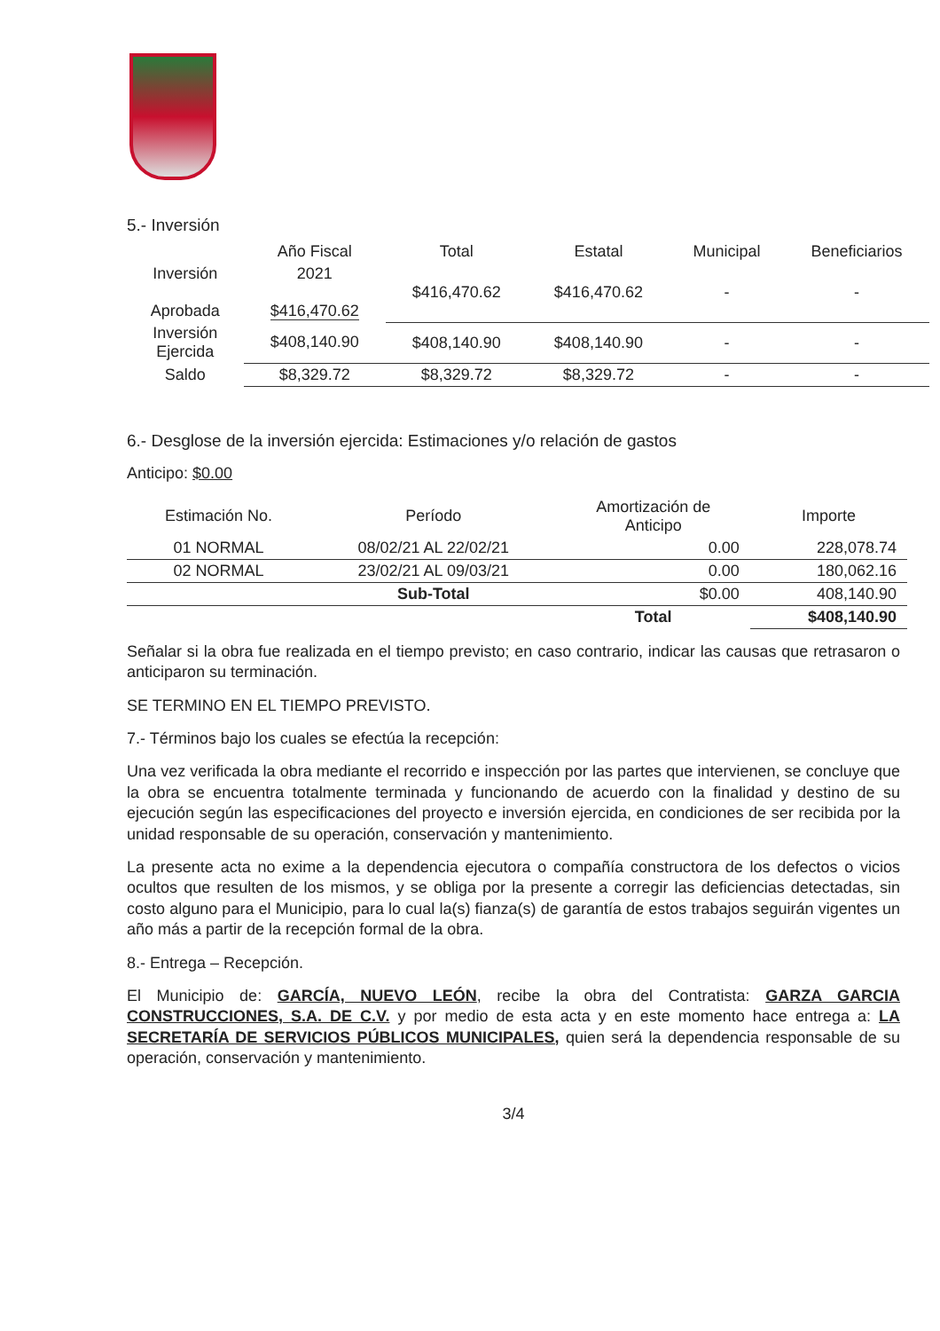5.- Inversión
| | Año Fiscal | Total | Estatal | Municipal | Beneficiarios |
| --- | --- | --- | --- | --- | --- |
| Inversión Aprobada | 2021 $416,470.62 | $416,470.62 | $416,470.62 | - | - |
| Inversión Ejercida | $408,140.90 | $408,140.90 | $408,140.90 | - | - |
| Saldo | $8,329.72 | $8,329.72 | $8,329.72 | - | - |
6.- Desglose de la inversión ejercida: Estimaciones y/o relación de gastos
Anticipo: $0.00
| Estimación No. | Período | Amortización de Anticipo | Importe |
| --- | --- | --- | --- |
| 01 NORMAL | 08/02/21 AL 22/02/21 | 0.00 | 228,078.74 |
| 02 NORMAL | 23/02/21 AL 09/03/21 | 0.00 | 180,062.16 |
| | Sub-Total | $0.00 | 408,140.90 |
| | | Total | $408,140.90 |
Señalar si la obra fue realizada en el tiempo previsto; en caso contrario, indicar las causas que retrasaron o anticiparon su terminación.
SE TERMINO EN EL TIEMPO PREVISTO.
7.- Términos bajo los cuales se efectúa la recepción:
Una vez verificada la obra mediante el recorrido e inspección por las partes que intervienen, se concluye que la obra se encuentra totalmente terminada y funcionando de acuerdo con la finalidad y destino de su ejecución según las especificaciones del proyecto e inversión ejercida, en condiciones de ser recibida por la unidad responsable de su operación, conservación y mantenimiento.
La presente acta no exime a la dependencia ejecutora o compañía constructora de los defectos o vicios ocultos que resulten de los mismos, y se obliga por la presente a corregir las deficiencias detectadas, sin costo alguno para el Municipio, para lo cual la(s) fianza(s) de garantía de estos trabajos seguirán vigentes un año más a partir de la recepción formal de la obra.
8.- Entrega – Recepción.
El Municipio de: GARCÍA, NUEVO LEÓN, recibe la obra del Contratista: GARZA GARCIA CONSTRUCCIONES, S.A. DE C.V. y por medio de esta acta y en este momento hace entrega a: LA SECRETARÍA DE SERVICIOS PÚBLICOS MUNICIPALES, quien será la dependencia responsable de su operación, conservación y mantenimiento.
3/4